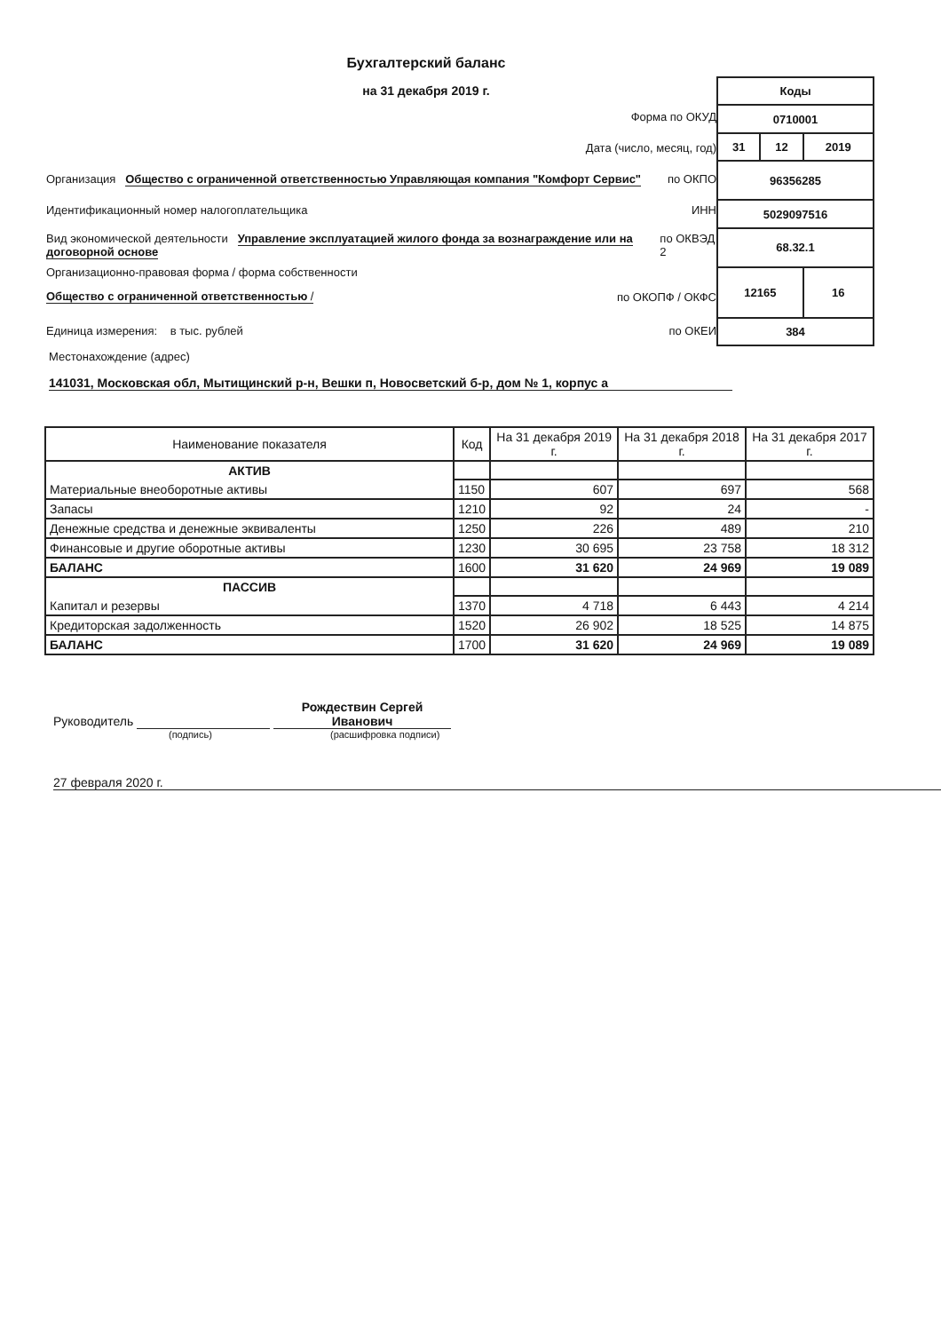Бухгалтерский баланс
на 31 декабря 2019 г.
Форма по ОКУД
Дата (число, месяц, год)
Организация Общество с ограниченной ответственностью Управляющая компания "Комфорт Сервис" по ОКПО
Идентификационный номер налогоплательщика ИНН
Вид экономической деятельности Управление эксплуатацией жилого фонда за вознаграждение или на договорной основе по ОКВЭД 2
Организационно-правовая форма / форма собственности
Общество с ограниченной ответственностью / по ОКОПФ / ОКФС
Единица измерения: в тыс. рублей по ОКЕИ
| Коды | | |
| 0710001 | | |
| 31 | 12 | 2019 |
| 96356285 | | |
| 5029097516 | | |
| 68.32.1 | | |
| 12165 | | 16 |
| 384 | | |
Местонахождение (адрес)
141031, Московская обл, Мытищинский р-н, Вешки п, Новосветский б-р, дом № 1, корпус а
| Наименование показателя | Код | На 31 декабря 2019 г. | На 31 декабря 2018 г. | На 31 декабря 2017 г. |
| --- | --- | --- | --- | --- |
| АКТИВ | | | | |
| Материальные внеоборотные активы | 1150 | 607 | 697 | 568 |
| Запасы | 1210 | 92 | 24 | - |
| Денежные средства и денежные эквиваленты | 1250 | 226 | 489 | 210 |
| Финансовые и другие оборотные активы | 1230 | 30 695 | 23 758 | 18 312 |
| БАЛАНС | 1600 | 31 620 | 24 969 | 19 089 |
| ПАССИВ | | | | |
| Капитал и резервы | 1370 | 4 718 | 6 443 | 4 214 |
| Кредиторская задолженность | 1520 | 26 902 | 18 525 | 14 875 |
| БАЛАНС | 1700 | 31 620 | 24 969 | 19 089 |
Руководитель Рождествин Сергей Иванович
(подпись) (расшифровка подписи)
27 февраля 2020 г.